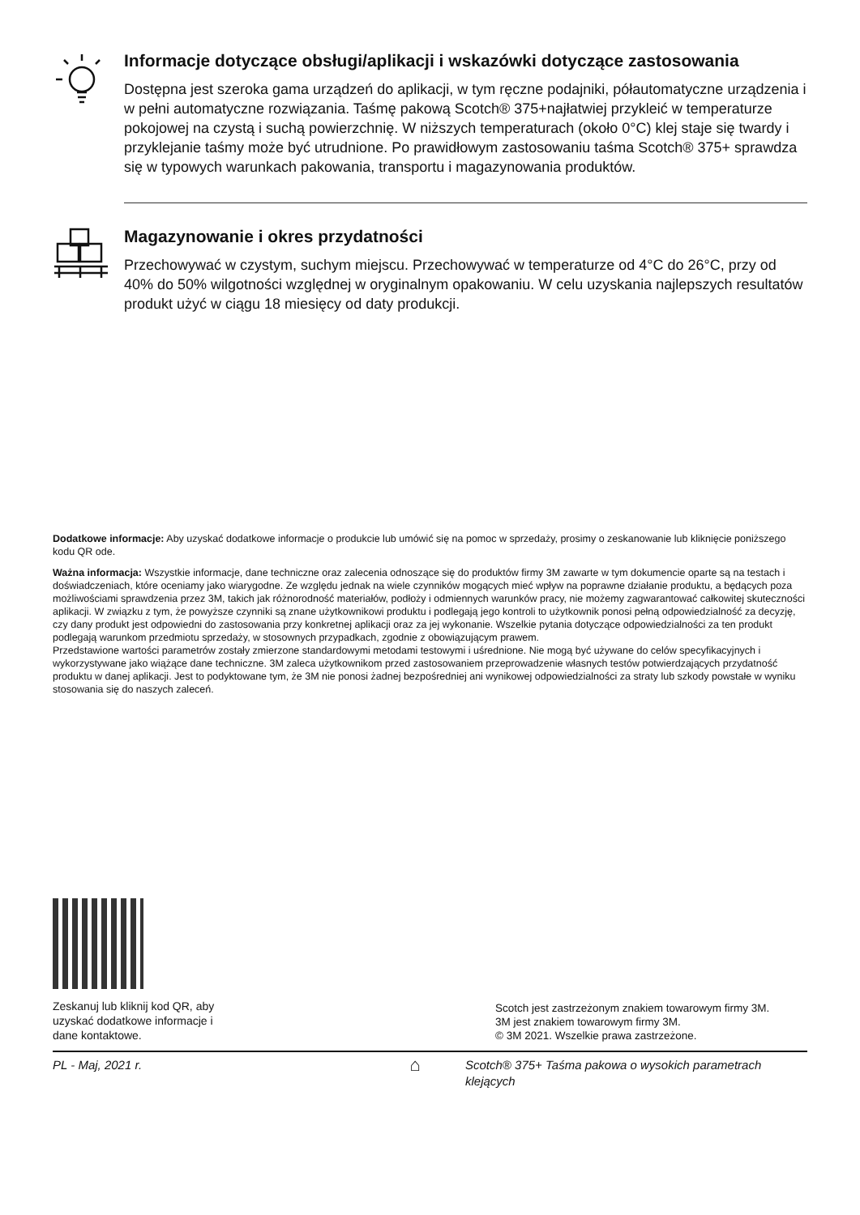Informacje dotyczące obsługi/aplikacji i wskazówki dotyczące zastosowania
Dostępna jest szeroka gama urządzeń do aplikacji, w tym ręczne podajniki, półautomatyczne urządzenia i w pełni automatyczne rozwiązania. Taśmę pakową Scotch® 375+najłatwiej przykleić w temperaturze pokojowej na czystą i suchą powierzchnię. W niższych temperaturach (około 0°C) klej staje się twardy i przyklejanie taśmy może być utrudnione. Po prawidłowym zastosowaniu taśma Scotch® 375+ sprawdza się w typowych warunkach pakowania, transportu i magazynowania produktów.
Magazynowanie i okres przydatności
Przechowywać w czystym, suchym miejscu. Przechowywać w temperaturze od 4°C do 26°C, przy od 40% do 50% wilgotności względnej w oryginalnym opakowaniu. W celu uzyskania najlepszych resultatów produkt użyć w ciągu 18 miesięcy od daty produkcji.
Dodatkowe informacje: Aby uzyskać dodatkowe informacje o produkcie lub umówić się na pomoc w sprzedaży, prosimy o zeskanowanie lub kliknięcie poniższego kodu QR ode.
Ważna informacja: Wszystkie informacje, dane techniczne oraz zalecenia odnoszące się do produktów firmy 3M zawarte w tym dokumencie oparte są na testach i doświadczeniach, które oceniamy jako wiarygodne. Ze względu jednak na wiele czynników mogących mieć wpływ na poprawne działanie produktu, a będących poza możliwościami sprawdzenia przez 3M, takich jak różnorodność materiałów, podłoży i odmiennych warunków pracy, nie możemy zagwarantować całkowitej skuteczności aplikacji. W związku z tym, że powyższe czynniki są znane użytkownikowi produktu i podlegają jego kontroli to użytkownik ponosi pełną odpowiedzialność za decyzję, czy dany produkt jest odpowiedni do zastosowania przy konkretnej aplikacji oraz za jej wykonanie. Wszelkie pytania dotyczące odpowiedzialności za ten produkt podlegają warunkom przedmiotu sprzedaży, w stosownych przypadkach, zgodnie z obowiązującym prawem.
Przedstawione wartości parametrów zostały zmierzone standardowymi metodami testowymi i uśrednione. Nie mogą być używane do celów specyfikacyjnych i wykorzystywane jako wiążące dane techniczne. 3M zaleca użytkownikom przed zastosowaniem przeprowadzenie własnych testów potwierdzających przydatność produktu w danej aplikacji. Jest to podyktowane tym, że 3M nie ponosi żadnej bezpośredniej ani wynikowej odpowiedzialności za straty lub szkody powstałe w wyniku stosowania się do naszych zaleceń.
Zeskanuj lub kliknij kod QR, aby
uzyskać dodatkowe informacje i
dane kontaktowe.
Scotch jest zastrzeżonym znakiem towarowym firmy 3M.
3M jest znakiem towarowym firmy 3M.
© 3M 2021. Wszelkie prawa zastrzeżone.
PL - Maj, 2021 r.
⌂
Scotch® 375+ Taśma pakowa o wysokich parametrach klejących